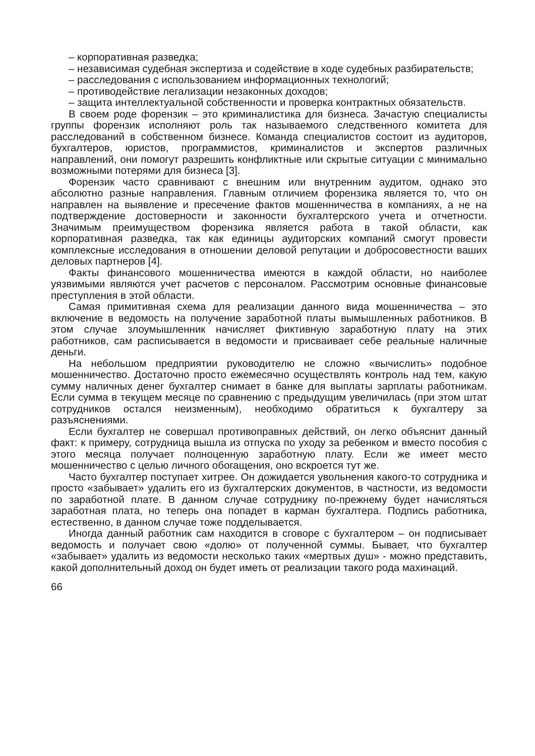– корпоративная разведка;
– независимая судебная экспертиза и содействие в ходе судебных разбирательств;
– расследования с использованием информационных технологий;
– противодействие легализации незаконных доходов;
– защита интеллектуальной собственности и проверка контрактных обязательств.
В своем роде форензик – это криминалистика для бизнеса. Зачастую специалисты группы форензик исполняют роль так называемого следственного комитета для расследований в собственном бизнесе. Команда специалистов состоит из аудиторов, бухгалтеров, юристов, программистов, криминалистов и экспертов различных направлений, они помогут разрешить конфликтные или скрытые ситуации с минимально возможными потерями для бизнеса [3].
Форензик часто сравнивают с внешним или внутренним аудитом, однако это абсолютно разные направления. Главным отличием форензика является то, что он направлен на выявление и пресечение фактов мошенничества в компаниях, а не на подтверждение достоверности и законности бухгалтерского учета и отчетности. Значимым преимуществом форензика является работа в такой области, как корпоративная разведка, так как единицы аудиторских компаний смогут провести комплексные исследования в отношении деловой репутации и добросовестности ваших деловых партнеров [4].
Факты финансового мошенничества имеются в каждой области, но наиболее уязвимыми являются учет расчетов с персоналом. Рассмотрим основные финансовые преступления в этой области.
Самая примитивная схема для реализации данного вида мошенничества – это включение в ведомость на получение заработной платы вымышленных работников. В этом случае злоумышленник начисляет фиктивную заработную плату на этих работников, сам расписывается в ведомости и присваивает себе реальные наличные деньги.
На небольшом предприятии руководителю не сложно «вычислить» подобное мошенничество. Достаточно просто ежемесячно осуществлять контроль над тем, какую сумму наличных денег бухгалтер снимает в банке для выплаты зарплаты работникам. Если сумма в текущем месяце по сравнению с предыдущим увеличилась (при этом штат сотрудников остался неизменным), необходимо обратиться к бухгалтеру за разъяснениями.
Если бухгалтер не совершал противоправных действий, он легко объяснит данный факт: к примеру, сотрудница вышла из отпуска по уходу за ребенком и вместо пособия с этого месяца получает полноценную заработную плату. Если же имеет место мошенничество с целью личного обогащения, оно вскроется тут же.
Часто бухгалтер поступает хитрее. Он дожидается увольнения какого-то сотрудника и просто «забывает» удалить его из бухгалтерских документов, в частности, из ведомости по заработной плате. В данном случае сотруднику по-прежнему будет начисляться заработная плата, но теперь она попадет в карман бухгалтера. Подпись работника, естественно, в данном случае тоже подделывается.
Иногда данный работник сам находится в сговоре с бухгалтером – он подписывает ведомость и получает свою «долю» от полученной суммы. Бывает, что бухгалтер «забывает» удалить из ведомости несколько таких «мертвых душ» - можно представить, какой дополнительный доход он будет иметь от реализации такого рода махинаций.
66